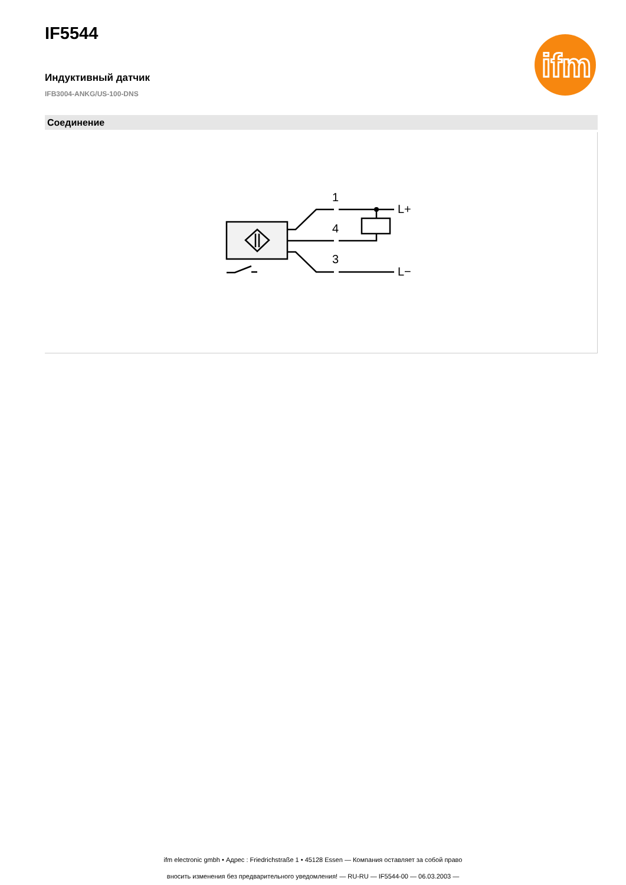IF5544
ifm
Индуктивный датчик
IFB3004-ANKG/US-100-DNS
Соединение
1
4
3
L+
L−
ifm electronic gmbh • Адрес : Friedrichstraße 1 • 45128 Essen — Компания оставляет за собой право
вносить изменения без предварительного уведомления! — RU-RU — IF5544-00 — 06.03.2003 —